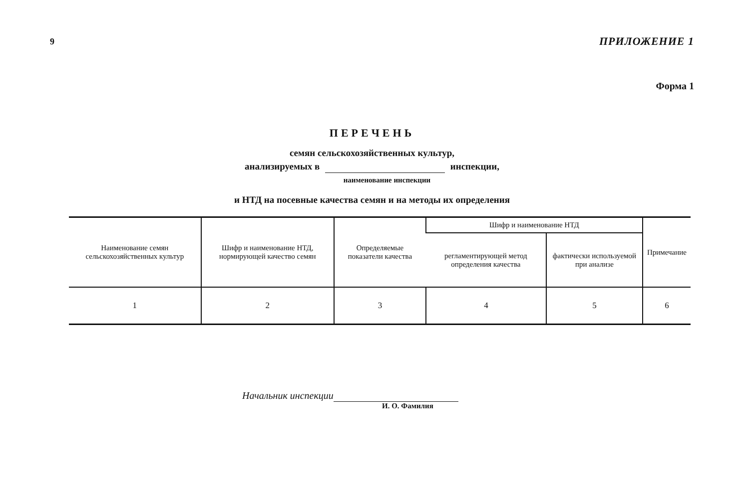9 ПРИЛОЖЕНИЕ 1
Форма 1
ПЕРЕЧЕНЬ
семян сельскохозяйственных культур,
анализируемых в инспекции,
наименование инспекции
и НТД на посевные качества семян и на методы их определения
| Наименование семян сельскохозяйственных культур | Шифр и наименование НТД, нормирующей качество семян | Определяемые показатели качества | Шифр и наименование НТД | | Примечание |
| --- | --- | --- | --- | --- | --- |
| | | | регламентирующей метод определения качества | фактически используемой при анализе | |
| 1 | 2 | 3 | 4 | 5 | 6 |
Начальник инспекции
И. О. Фамилия